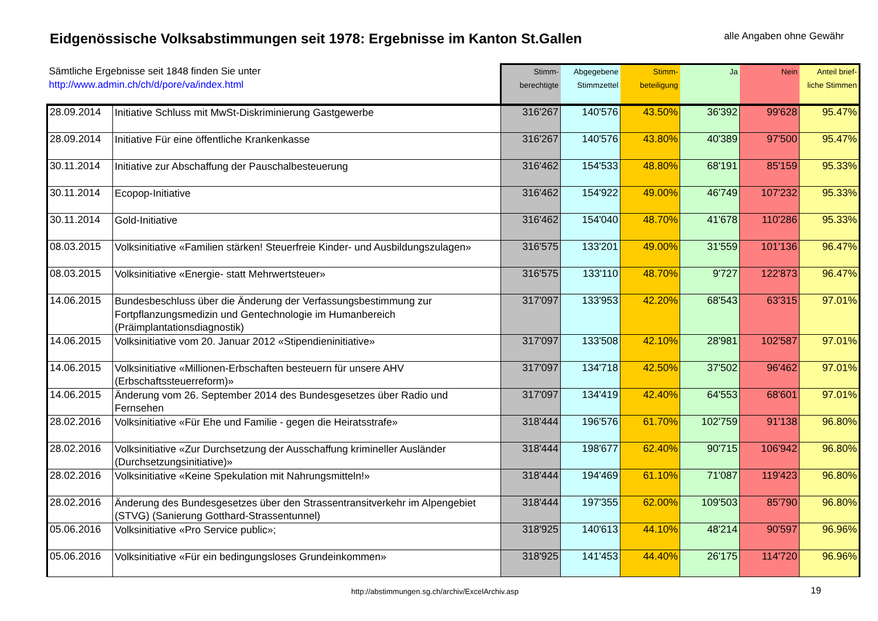Eidgenössische Volksabstimmungen seit 1978: Ergebnisse im Kanton St.Gallen
alle Angaben ohne Gewähr
| Sämtliche Ergebnisse seit 1848 finden Sie unter http://www.admin.ch/ch/d/pore/va/index.html | | Stimm- berechtigte | Abgegebene Stimmzettel | Stimm- beteiligung | Ja | Nein | Anteil brief- liche Stimmen |
| --- | --- | --- | --- | --- | --- | --- | --- |
| 28.09.2014 | Initiative Schluss mit MwSt-Diskriminierung Gastgewerbe | 316'267 | 140'576 | 43.50% | 36'392 | 99'628 | 95.47% |
| 28.09.2014 | Initiative Für eine öffentliche Krankenkasse | 316'267 | 140'576 | 43.80% | 40'389 | 97'500 | 95.47% |
| 30.11.2014 | Initiative zur Abschaffung der Pauschalbesteuerung | 316'462 | 154'533 | 48.80% | 68'191 | 85'159 | 95.33% |
| 30.11.2014 | Ecopop-Initiative | 316'462 | 154'922 | 49.00% | 46'749 | 107'232 | 95.33% |
| 30.11.2014 | Gold-Initiative | 316'462 | 154'040 | 48.70% | 41'678 | 110'286 | 95.33% |
| 08.03.2015 | Volksinitiative «Familien stärken! Steuerfreie Kinder- und Ausbildungszulagen» | 316'575 | 133'201 | 49.00% | 31'559 | 101'136 | 96.47% |
| 08.03.2015 | Volksinitiative «Energie- statt Mehrwertsteuer» | 316'575 | 133'110 | 48.70% | 9'727 | 122'873 | 96.47% |
| 14.06.2015 | Bundesbeschluss über die Änderung der Verfassungsbestimmung zur Fortpflanzungsmedizin und Gentechnologie im Humanbereich (Präimplantationsdiagnostik) | 317'097 | 133'953 | 42.20% | 68'543 | 63'315 | 97.01% |
| 14.06.2015 | Volksinitiative vom 20. Januar 2012 «Stipendieninitiative» | 317'097 | 133'508 | 42.10% | 28'981 | 102'587 | 97.01% |
| 14.06.2015 | Volksinitiative «Millionen-Erbschaften besteuern für unsere AHV (Erbschaftssteuerreform)» | 317'097 | 134'718 | 42.50% | 37'502 | 96'462 | 97.01% |
| 14.06.2015 | Änderung vom 26. September 2014 des Bundesgesetzes über Radio und Fernsehen | 317'097 | 134'419 | 42.40% | 64'553 | 68'601 | 97.01% |
| 28.02.2016 | Volksinitiative «Für Ehe und Familie - gegen die Heiratsstrafe» | 318'444 | 196'576 | 61.70% | 102'759 | 91'138 | 96.80% |
| 28.02.2016 | Volksinitiative «Zur Durchsetzung der Ausschaffung krimineller Ausländer (Durchsetzungsinitiative)» | 318'444 | 198'677 | 62.40% | 90'715 | 106'942 | 96.80% |
| 28.02.2016 | Volksinitiative «Keine Spekulation mit Nahrungsmitteln!» | 318'444 | 194'469 | 61.10% | 71'087 | 119'423 | 96.80% |
| 28.02.2016 | Änderung des Bundesgesetzes über den Strassentransitverkehr im Alpengebiet (STVG) (Sanierung Gotthard-Strassentunnel) | 318'444 | 197'355 | 62.00% | 109'503 | 85'790 | 96.80% |
| 05.06.2016 | Volksinitiative «Pro Service public»; | 318'925 | 140'613 | 44.10% | 48'214 | 90'597 | 96.96% |
| 05.06.2016 | Volksinitiative «Für ein bedingungsloses Grundeinkommen» | 318'925 | 141'453 | 44.40% | 26'175 | 114'720 | 96.96% |
http://abstimmungen.sg.ch/archiv/ExcelArchiv.asp
19